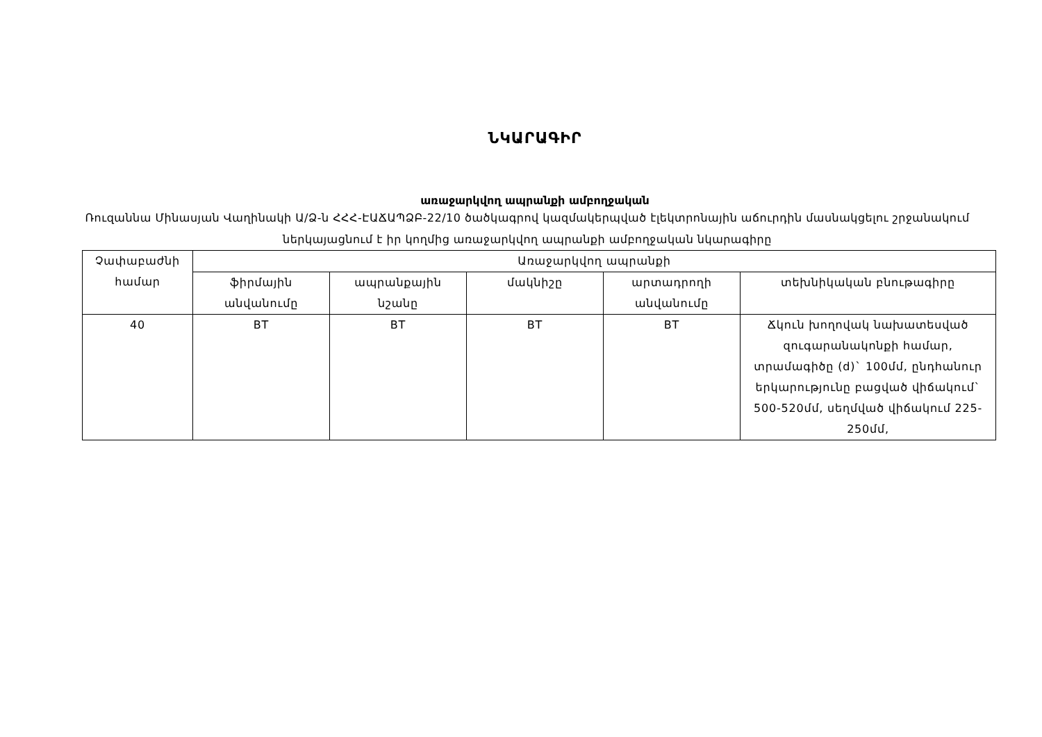ՆԿԱՐԱԳԻՐ
առաջարկվող ապրանքի ամբողջական
Ռուզաննա Մինասյան Վաղինակի Ա/Ձ-ն ՀՀՀ-ԷԱՃԱՊՁԲ-22/10 ծածկագրով կազմակերպված էլեկտրոնային աճուրդին մասնակցելու շրջանակում ներկայացնում է իր կողմից առաջարկվող ապրանքի ամբողջական նկարագիրը
| Չափաբաժնի համար | Առաջարկվող ապրանքի | | | | |
| --- | --- | --- | --- | --- | --- |
| | ֆիրմային անվանումը | ապրանքային նշանը | մակնիշը | արտադրողի անվանումը | տեխնիկական բնութագիրը |
| 40 | BT | BT | BT | BT | Ճկուն խողովակ նախատեսված զուգարանակոնքի համար, տրամագիծը (d)` 100մմ, ընդհանուր երկարությունը բացված վիճակում` 500-520մմ, սեղմված վիճակում 225-250մմ, |